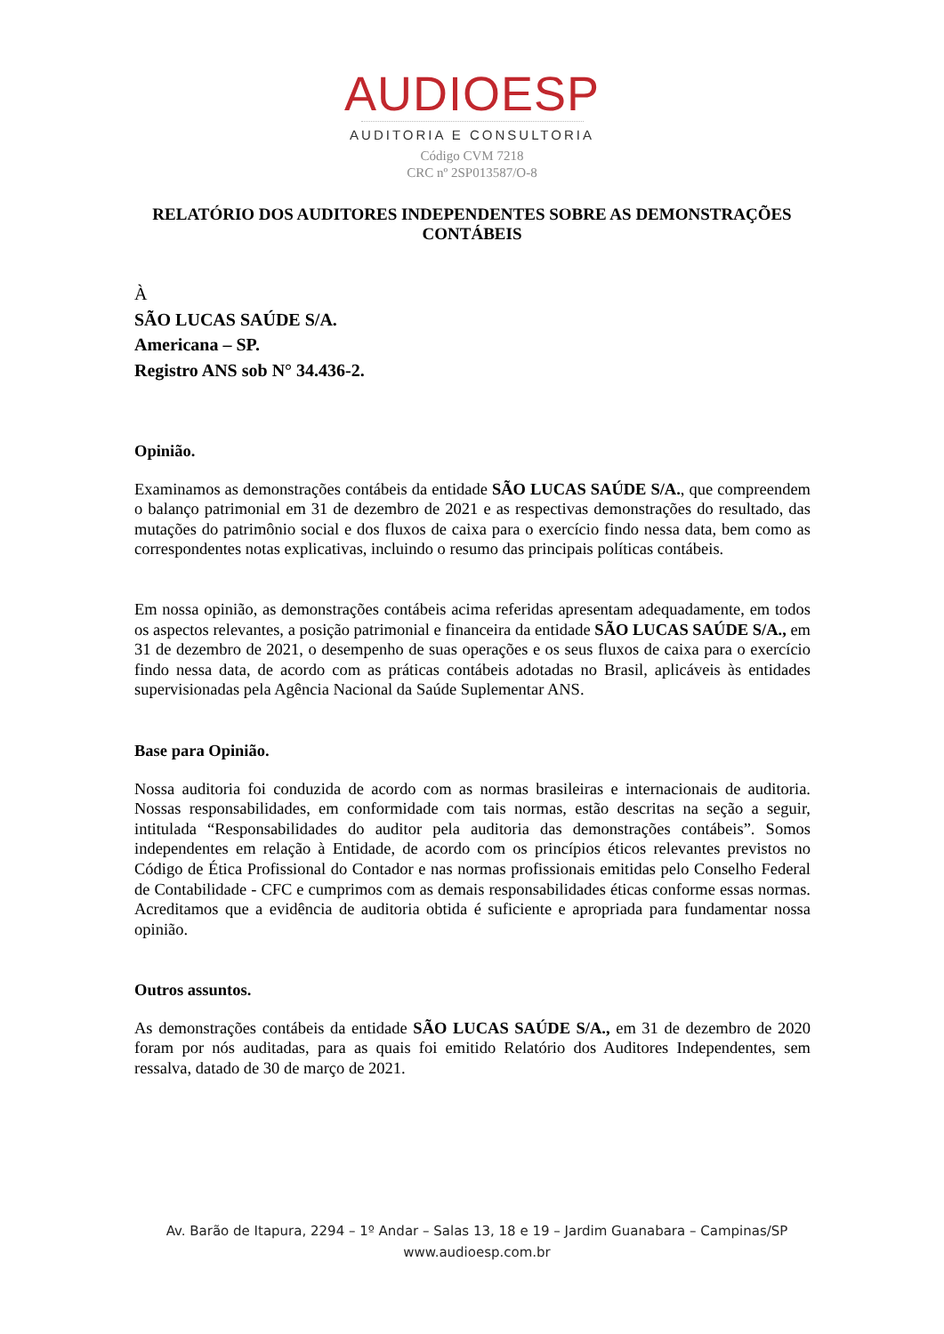AUDIOESP
AUDITORIA E CONSULTORIA
Código CVM 7218
CRC nº 2SP013587/O-8
RELATÓRIO DOS AUDITORES INDEPENDENTES SOBRE AS DEMONSTRAÇÕES CONTÁBEIS
À
SÃO LUCAS SAÚDE S/A.
Americana – SP.
Registro ANS sob N° 34.436-2.
Opinião.
Examinamos as demonstrações contábeis da entidade SÃO LUCAS SAÚDE S/A., que compreendem o balanço patrimonial em 31 de dezembro de 2021 e as respectivas demonstrações do resultado, das mutações do patrimônio social e dos fluxos de caixa para o exercício findo nessa data, bem como as correspondentes notas explicativas, incluindo o resumo das principais políticas contábeis.
Em nossa opinião, as demonstrações contábeis acima referidas apresentam adequadamente, em todos os aspectos relevantes, a posição patrimonial e financeira da entidade SÃO LUCAS SAÚDE S/A., em 31 de dezembro de 2021, o desempenho de suas operações e os seus fluxos de caixa para o exercício findo nessa data, de acordo com as práticas contábeis adotadas no Brasil, aplicáveis às entidades supervisionadas pela Agência Nacional da Saúde Suplementar ANS.
Base para Opinião.
Nossa auditoria foi conduzida de acordo com as normas brasileiras e internacionais de auditoria. Nossas responsabilidades, em conformidade com tais normas, estão descritas na seção a seguir, intitulada “Responsabilidades do auditor pela auditoria das demonstrações contábeis”. Somos independentes em relação à Entidade, de acordo com os princípios éticos relevantes previstos no Código de Ética Profissional do Contador e nas normas profissionais emitidas pelo Conselho Federal de Contabilidade - CFC e cumprimos com as demais responsabilidades éticas conforme essas normas. Acreditamos que a evidência de auditoria obtida é suficiente e apropriada para fundamentar nossa opinião.
Outros assuntos.
As demonstrações contábeis da entidade SÃO LUCAS SAÚDE S/A., em 31 de dezembro de 2020 foram por nós auditadas, para as quais foi emitido Relatório dos Auditores Independentes, sem ressalva, datado de 30 de março de 2021.
Av. Barão de Itapura, 2294 – 1º Andar – Salas 13, 18 e 19 – Jardim Guanabara – Campinas/SP
www.audioesp.com.br